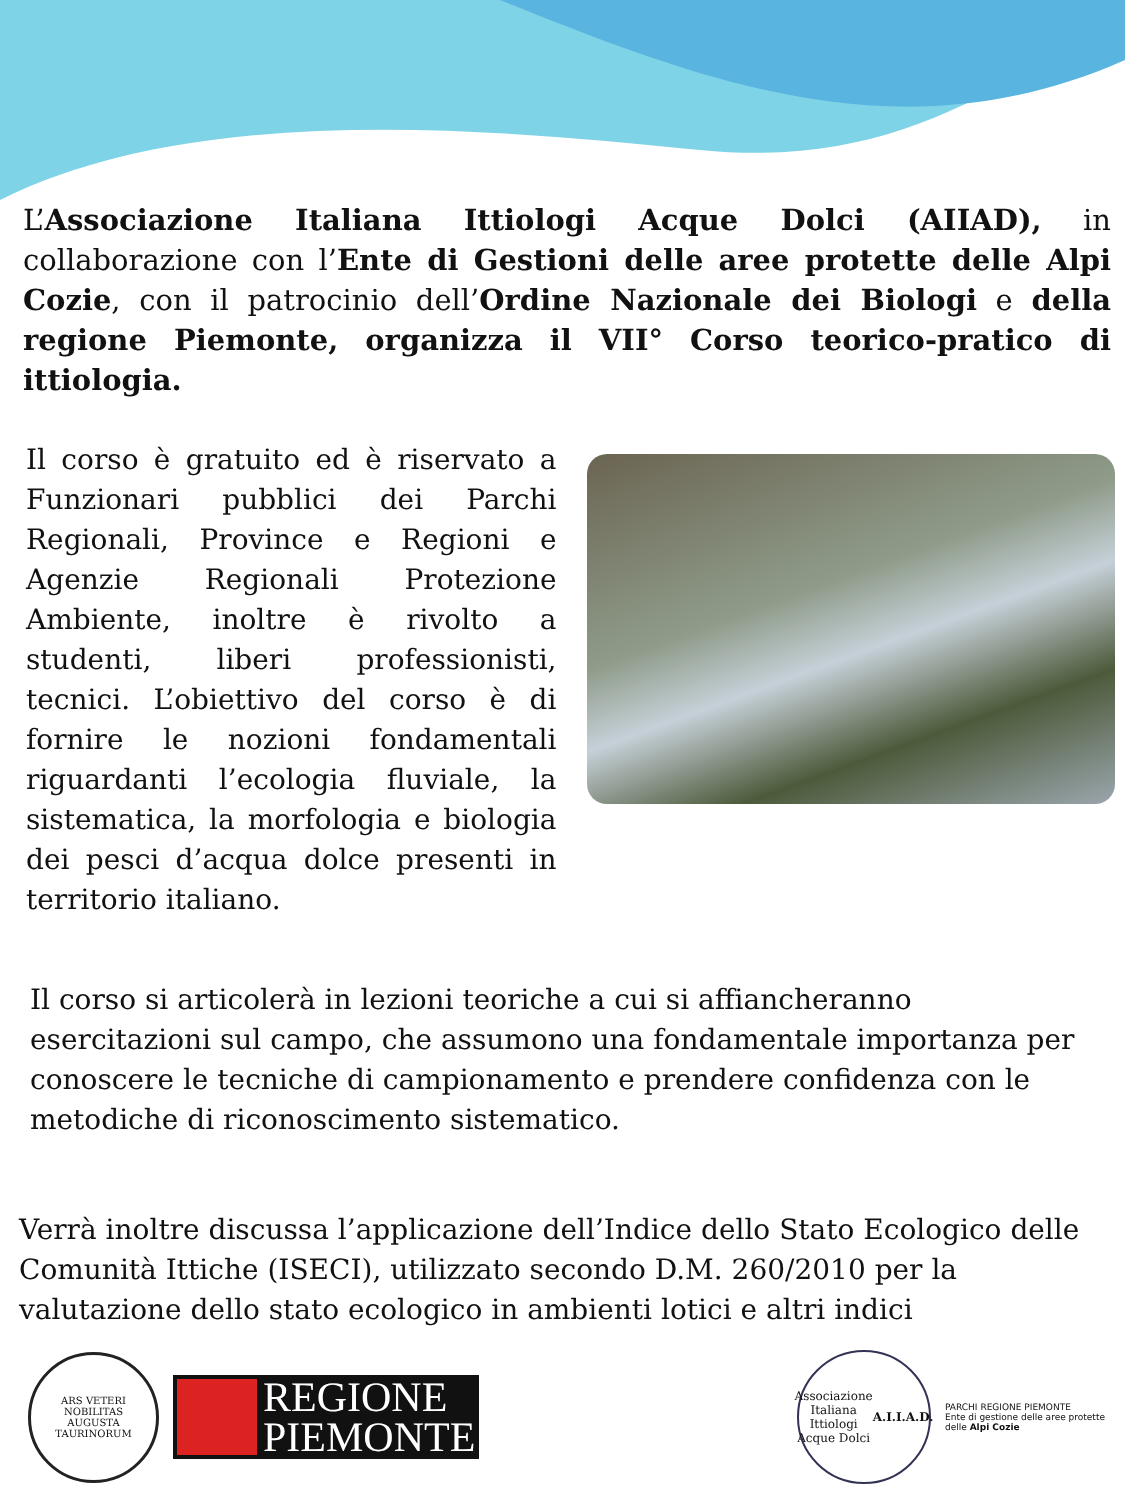L’Associazione Italiana Ittiologi Acque Dolci (AIIAD), in collaborazione con l’Ente di Gestioni delle aree protette delle Alpi Cozie, con il patrocinio dell’Ordine Nazionale dei Biologi e della regione Piemonte, organizza il VII° Corso teorico-pratico di ittiologia.
Il corso è gratuito ed è riservato a Funzionari pubblici dei Parchi Regionali, Province e Regioni e Agenzie Regionali Protezione Ambiente, inoltre è rivolto a studenti, liberi professionisti, tecnici. L’obiettivo del corso è di fornire le nozioni fondamentali riguardanti l’ecologia fluviale, la sistematica, la morfologia e biologia dei pesci d’acqua dolce presenti in territorio italiano.
Il corso si articolerà in lezioni teoriche a cui si affiancheranno esercitazioni sul campo, che assumono una fondamentale importanza per conoscere le tecniche di campionamento e prendere confidenza con le metodiche di riconoscimento sistematico.
Verrà inoltre discussa l’applicazione dell’Indice dello Stato Ecologico delle Comunità Ittiche (ISECI), utilizzato secondo D.M. 260/2010 per la valutazione dello stato ecologico in ambienti lotici e altri indici
ARS VETERI NOBILITAS
AUGUSTA TAURINORUM
REGIONE
PIEMONTE
Associazione Italiana Ittiologi Acque Dolci
A.I.I.A.D.
PARCHI REGIONE PIEMONTE
Ente di gestione delle aree protette delle Alpi Cozie